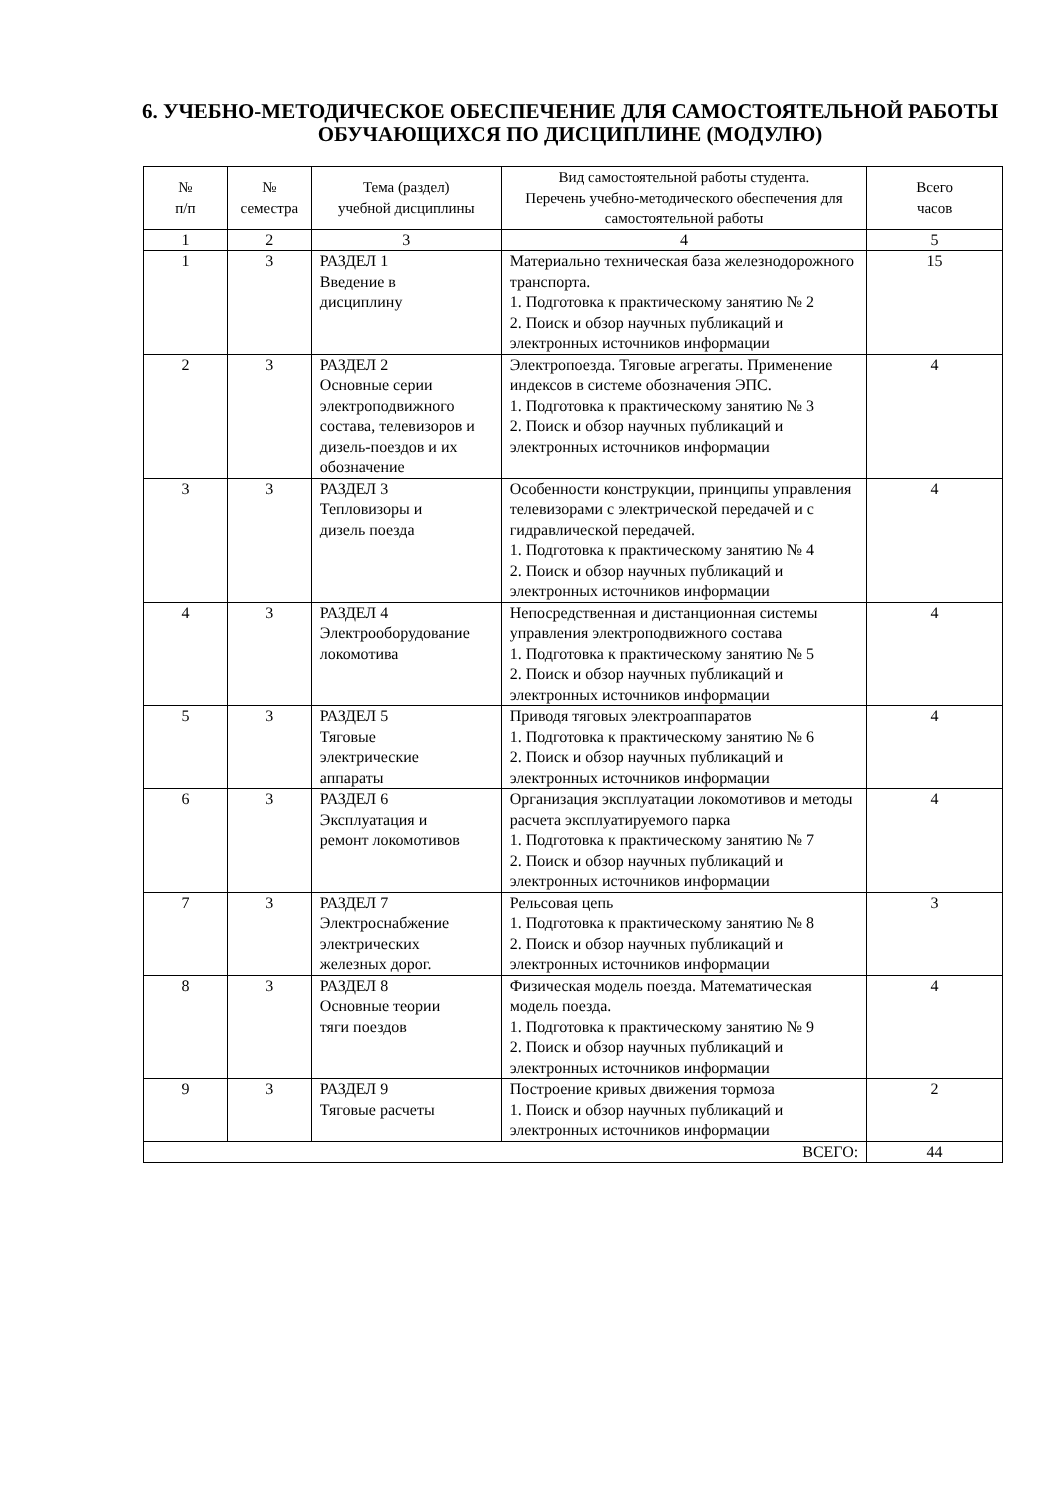6. УЧЕБНО-МЕТОДИЧЕСКОЕ ОБЕСПЕЧЕНИЕ ДЛЯ САМОСТОЯТЕЛЬНОЙ РАБОТЫ ОБУЧАЮЩИХСЯ ПО ДИСЦИПЛИНЕ (МОДУЛЮ)
| № п/п | № семестра | Тема (раздел) учебной дисциплины | Вид самостоятельной работы студента. Перечень учебно-методического обеспечения для самостоятельной работы | Всего часов |
| --- | --- | --- | --- | --- |
| 1 | 2 | 3 | 4 | 5 |
| 1 | 3 | РАЗДЕЛ 1 Введение в дисциплину | Материально техническая база железнодорожного транспорта. 1. Подготовка к практическому занятию № 2 2. Поиск и обзор научных публикаций и электронных источников информации | 15 |
| 2 | 3 | РАЗДЕЛ 2 Основные серии электроподвижного состава, телевизоров и дизель-поездов и их обозначение | Электропоезда. Тяговые агрегаты. Применение индексов в системе обозначения ЭПС. 1. Подготовка к практическому занятию № 3 2. Поиск и обзор научных публикаций и электронных источников информации | 4 |
| 3 | 3 | РАЗДЕЛ 3 Тепловизоры и дизель поезда | Особенности конструкции, принципы управления телевизорами с электрической передачей и с гидравлической передачей. 1. Подготовка к практическому занятию № 4 2. Поиск и обзор научных публикаций и электронных источников информации | 4 |
| 4 | 3 | РАЗДЕЛ 4 Электрооборудование локомотива | Непосредственная и дистанционная системы управления электроподвижного состава 1. Подготовка к практическому занятию № 5 2. Поиск и обзор научных публикаций и электронных источников информации | 4 |
| 5 | 3 | РАЗДЕЛ 5 Тяговые электрические аппараты | Приводя тяговых электроаппаратов 1. Подготовка к практическому занятию № 6 2. Поиск и обзор научных публикаций и электронных источников информации | 4 |
| 6 | 3 | РАЗДЕЛ 6 Эксплуатация и ремонт локомотивов | Организация эксплуатации локомотивов и методы расчета эксплуатируемого парка 1. Подготовка к практическому занятию № 7 2. Поиск и обзор научных публикаций и электронных источников информации | 4 |
| 7 | 3 | РАЗДЕЛ 7 Электроснабжение электрических железных дорог. | Рельсовая цепь 1. Подготовка к практическому занятию № 8 2. Поиск и обзор научных публикаций и электронных источников информации | 3 |
| 8 | 3 | РАЗДЕЛ 8 Основные теории тяги поездов | Физическая модель поезда. Математическая модель поезда. 1. Подготовка к практическому занятию № 9 2. Поиск и обзор научных публикаций и электронных источников информации | 4 |
| 9 | 3 | РАЗДЕЛ 9 Тяговые расчеты | Построение кривых движения тормоза 1. Поиск и обзор научных публикаций и электронных источников информации | 2 |
| ВСЕГО: | | | | 44 |